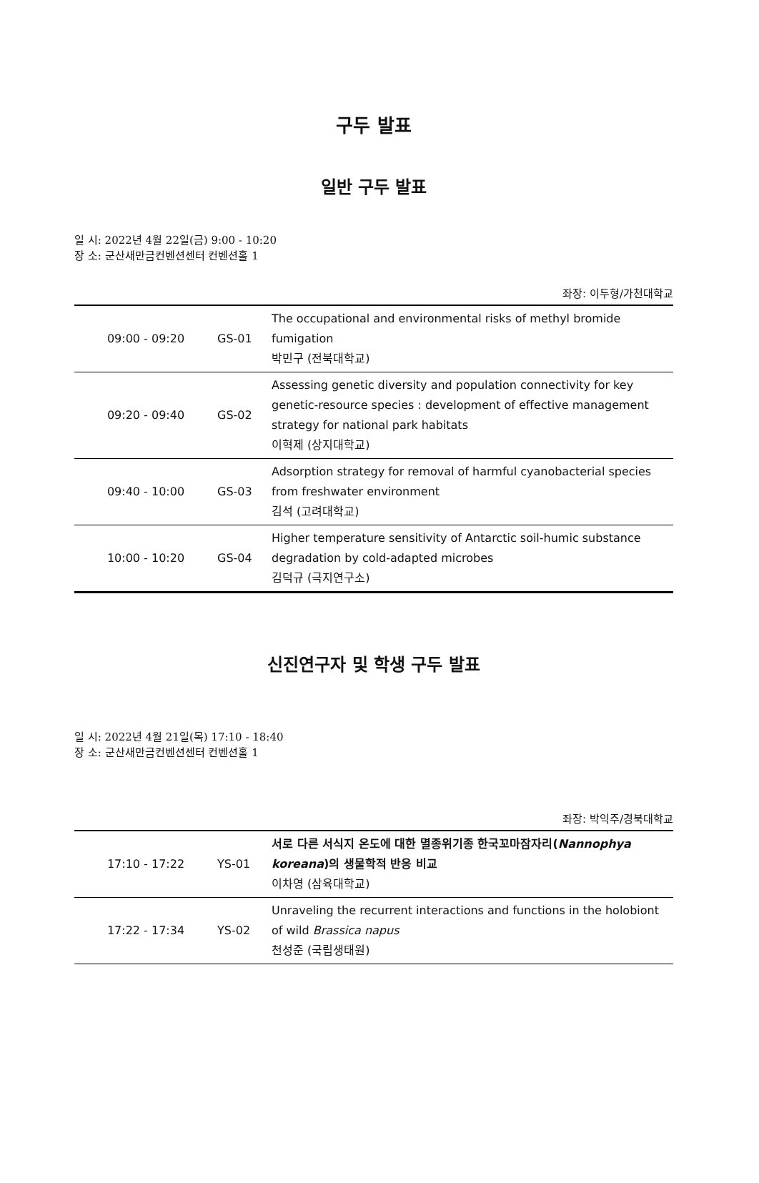구두 발표
일반 구두 발표
일 시: 2022년 4월 22일(금) 9:00 - 10:20
장 소: 군산새만금컨벤션센터 컨벤션홀 1
좌장: 이두형/가천대학교
| 09:00 - 09:20 | GS-01 | The occupational and environmental risks of methyl bromide fumigation 박민구 (전북대학교) |
| 09:20 - 09:40 | GS-02 | Assessing genetic diversity and population connectivity for key genetic-resource species : development of effective management strategy for national park habitats 이혁제 (상지대학교) |
| 09:40 - 10:00 | GS-03 | Adsorption strategy for removal of harmful cyanobacterial species from freshwater environment 김석 (고려대학교) |
| 10:00 - 10:20 | GS-04 | Higher temperature sensitivity of Antarctic soil-humic substance degradation by cold-adapted microbes 김덕규 (극지연구소) |
신진연구자 및 학생 구두 발표
일 시: 2022년 4월 21일(목) 17:10 - 18:40
장 소: 군산새만금컨벤션센터 컨벤션홀 1
좌장: 박익주/경북대학교
| 17:10 - 17:22 | YS-01 | 서로 다른 서식지 온도에 대한 멸종위기종 한국꼬마잠자리( Nannophya koreana )의 생물학적 반응 비교 이차영 (삼육대학교) |
| 17:22 - 17:34 | YS-02 | Unraveling the recurrent interactions and functions in the holobiont of wild Brassica napus 천성준 (국립생태원) |